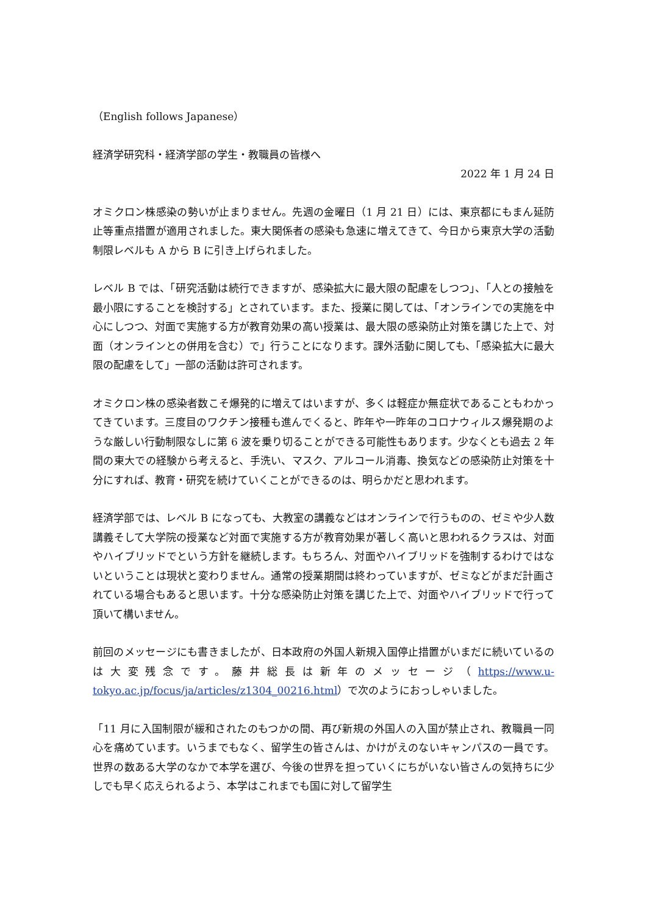（English follows Japanese）
経済学研究科・経済学部の学生・教職員の皆様へ
2022 年 1 月 24 日
オミクロン株感染の勢いが止まりません。先週の金曜日（1 月 21 日）には、東京都にもまん延防止等重点措置が適用されました。東大関係者の感染も急速に増えてきて、今日から東京大学の活動制限レベルも A から B に引き上げられました。
レベル B では、「研究活動は続行できますが、感染拡大に最大限の配慮をしつつ」、「人との接触を最小限にすることを検討する」とされています。また、授業に関しては、「オンラインでの実施を中心にしつつ、対面で実施する方が教育効果の高い授業は、最大限の感染防止対策を講じた上で、対面（オンラインとの併用を含む）で」行うことになります。課外活動に関しても、「感染拡大に最大限の配慮をして」一部の活動は許可されます。
オミクロン株の感染者数こそ爆発的に増えてはいますが、多くは軽症か無症状であることもわかってきています。三度目のワクチン接種も進んでくると、昨年や一昨年のコロナウィルス爆発期のような厳しい行動制限なしに第 6 波を乗り切ることができる可能性もあります。少なくとも過去 2 年間の東大での経験から考えると、手洗い、マスク、アルコール消毒、換気などの感染防止対策を十分にすれば、教育・研究を続けていくことができるのは、明らかだと思われます。
経済学部では、レベル B になっても、大教室の講義などはオンラインで行うものの、ゼミや少人数講義そして大学院の授業など対面で実施する方が教育効果が著しく高いと思われるクラスは、対面やハイブリッドでという方針を継続します。もちろん、対面やハイブリッドを強制するわけではないということは現状と変わりません。通常の授業期間は終わっていますが、ゼミなどがまだ計画されている場合もあると思います。十分な感染防止対策を講じた上で、対面やハイブリッドで行って頂いて構いません。
前回のメッセージにも書きましたが、日本政府の外国人新規入国停止措置がいまだに続いているのは大変残念です。藤井総長は新年のメッセージ（https://www.u-tokyo.ac.jp/focus/ja/articles/z1304_00216.html）で次のようにおっしゃいました。
「11 月に入国制限が緩和されたのもつかの間、再び新規の外国人の入国が禁止され、教職員一同心を痛めています。いうまでもなく、留学生の皆さんは、かけがえのないキャンパスの一員です。世界の数ある大学のなかで本学を選び、今後の世界を担っていくにちがいない皆さんの気持ちに少しでも早く応えられるよう、本学はこれまでも国に対して留学生